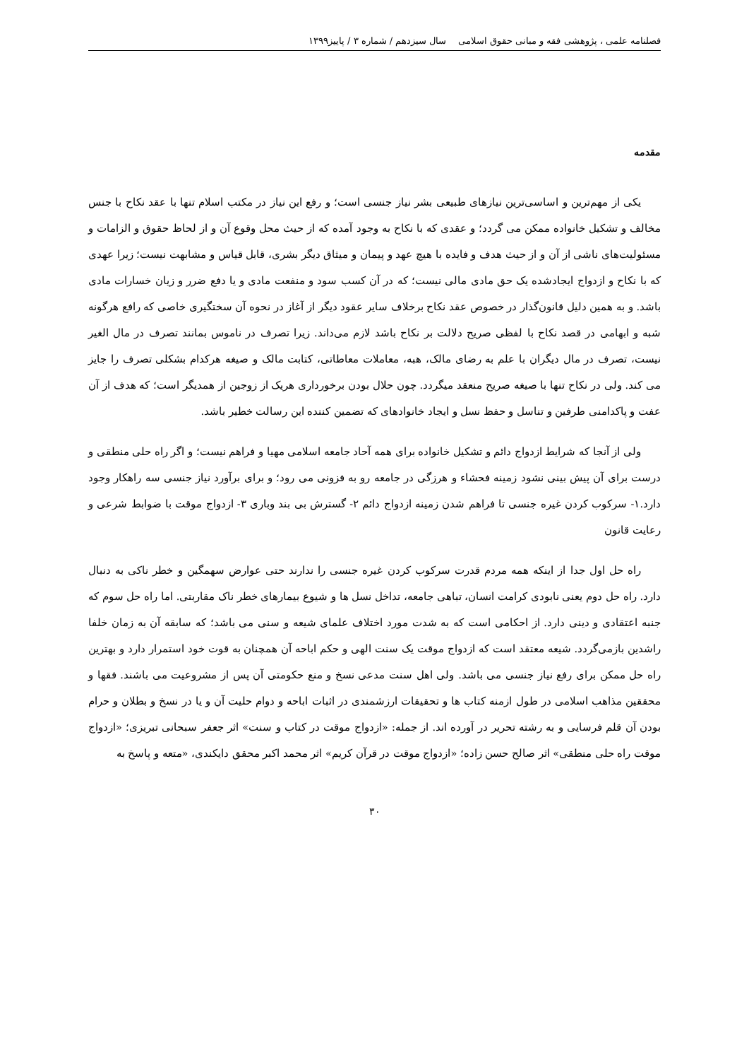فصلنامه علمی ، پژوهشی فقه و مبانی حقوق اسلامی سال سیزدهم / شماره ۳ / پاییز۱۳۹۹
مقدمه
یکی از مهم‌ترین و اساسی‌ترین نیازهای طبیعی بشر نیاز جنسی است؛ و رفع این نیاز در مکتب اسلام تنها با عقد نکاح با جنس مخالف و تشکیل خانواده ممکن می گردد؛ و عقدی که با نکاح به وجود آمده که از حیث محل وقوع آن و از لحاظ حقوق و الزامات و مسئولیت‌های ناشی از آن و از حیث هدف و فایده با هیچ عهد و پیمان و میثاق دیگر بشری، قابل قیاس و مشابهت نیست؛ زیرا عهدی که با نکاح و ازدواج ایجادشده یک حق مادی مالی نیست؛ که در آن کسب سود و منفعت مادی و یا دفع ضرر و زیان خسارات مادی باشد. و به همین دلیل قانون‌گذار در خصوص عقد نکاح برخلاف سایر عقود دیگر از آغاز در نحوه آن سختگیری خاصی که رافع هرگونه شبه و ابهامی در قصد نکاح با لفظی صریح دلالت بر نکاح باشد لازم می‌داند. زیرا تصرف در ناموس بمانند تصرف در مال الغیر نیست، تصرف در مال دیگران با علم به رضای مالک، هبه، معاملات معاطاتی، کتابت مالک و صیغه هرکدام بشکلی تصرف را جایز می کند. ولی در نکاح تنها با صیغه صریح منعقد میگردد. چون حلال بودن برخورداری هریک از زوجین از همدیگر است؛ که هدف از آن عفت و پاکدامنی طرفین و تناسل و حفظ نسل و ایجاد خانوادهای که تضمین کننده این رسالت خطیر باشد.
ولی از آنجا که شرایط ازدواج دائم و تشکیل خانواده برای همه آحاد جامعه اسلامی مهیا و فراهم نیست؛ و اگر راه حلی منطقی و درست برای آن پیش بینی نشود زمینه فحشاء و هرزگی در جامعه رو به فزونی می رود؛ و برای برآورد نیاز جنسی سه راهکار وجود دارد.۱- سرکوب کردن غیره جنسی تا فراهم شدن زمینه ازدواج دائم ۲- گسترش بی بند وباری ۳- ازدواج موقت با ضوابط شرعی و رعایت قانون
راه حل اول جدا از اینکه همه مردم قدرت سرکوب کردن غیره جنسی را ندارند حتی عوارض سهمگین و خطر ناکی به دنبال دارد. راه حل دوم یعنی نابودی کرامت انسان، تباهی جامعه، تداخل نسل ها و شیوع بیمارهای خطر ناک مقاربتی. اما راه حل سوم که جنبه اعتقادی و دینی دارد. از احکامی است که به شدت مورد اختلاف علمای شیعه و سنی می باشد؛ که سابقه آن به زمان خلفا راشدین بازمی‌گردد. شیعه معتقد است که ازدواج موقت یک سنت الهی و حکم اباحه آن همچنان به قوت خود استمرار دارد و بهترین راه حل ممکن برای رفع نیاز جنسی می باشد. ولی اهل سنت مدعی نسخ و منع حکومتی آن پس از مشروعیت می باشند. فقها و محققین مذاهب اسلامی در طول ازمنه کتاب ها و تحقیقات ارزشمندی در اثبات اباحه و دوام حلیت آن و یا در نسخ و بطلان و حرام بودن آن قلم فرسایی و به رشته تحریر در آورده اند. از جمله: «ازدواج موقت در کتاب و سنت» اثر جعفر سبحانی تبریزی؛ «ازدواج موقت راه حلی منطقی» اثر صالح حسن زاده؛ «ازدواج موقت در قرآن کریم» اثر محمد اکبر محقق دایکندی، «متعه و پاسخ به
۳۰